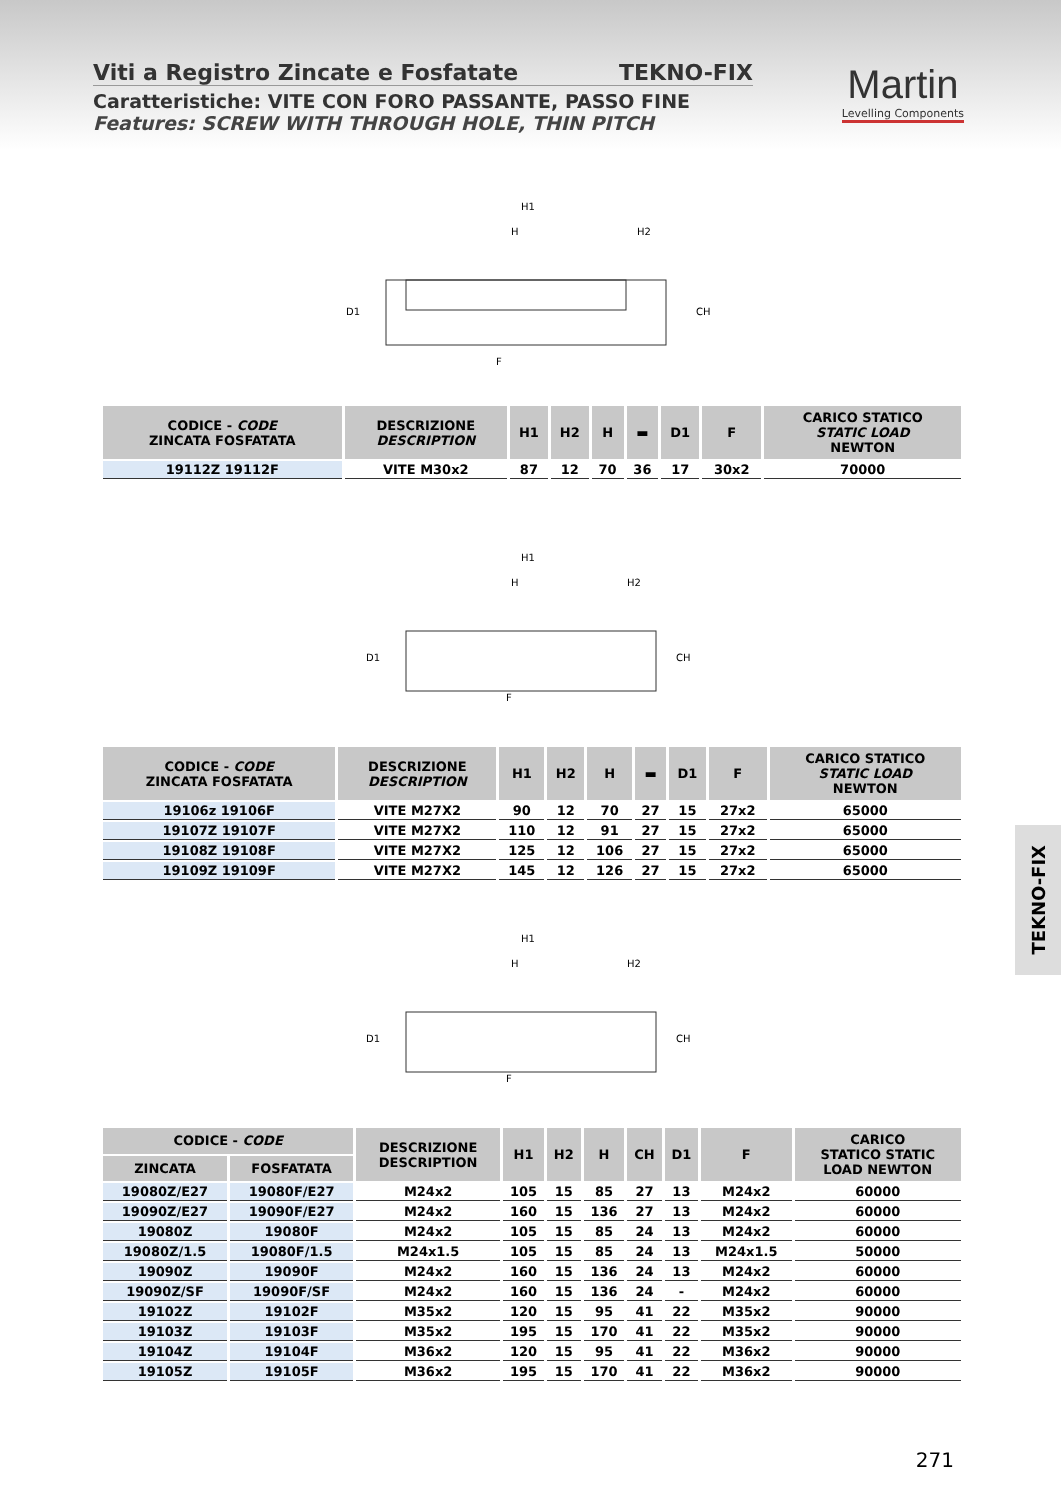Viti a Registro Zincate e Fosfatate TEKNO-FIX
Caratteristiche: VITE CON FORO PASSANTE, PASSO FINE
Features: SCREW WITH THROUGH HOLE, THIN PITCH
Martin
Levelling Components
H1
H
H2
D1
CH
F
| CODICE - CODE ZINCATA FOSFATATA | DESCRIZIONE DESCRIPTION | H1 | H2 | H | ▬ | D1 | F | CARICO STATICO STATIC LOAD NEWTON |
| --- | --- | --- | --- | --- | --- | --- | --- | --- |
| 19112Z 19112F | VITE M30x2 | 87 | 12 | 70 | 36 | 17 | 30x2 | 70000 |
H1
H
H2
D1
CH
F
| CODICE - CODE ZINCATA FOSFATATA | DESCRIZIONE DESCRIPTION | H1 | H2 | H | ▬ | D1 | F | CARICO STATICO STATIC LOAD NEWTON |
| --- | --- | --- | --- | --- | --- | --- | --- | --- |
| 19106z 19106F | VITE M27X2 | 90 | 12 | 70 | 27 | 15 | 27x2 | 65000 |
| 19107Z 19107F | VITE M27X2 | 110 | 12 | 91 | 27 | 15 | 27x2 | 65000 |
| 19108Z 19108F | VITE M27X2 | 125 | 12 | 106 | 27 | 15 | 27x2 | 65000 |
| 19109Z 19109F | VITE M27X2 | 145 | 12 | 126 | 27 | 15 | 27x2 | 65000 |
H1
H
H2
D1
CH
F
| CODICE - CODE | | DESCRIZIONE DESCRIPTION | H1 | H2 | H | CH | D1 | F | CARICO STATICO STATIC LOAD NEWTON |
| --- | --- | --- | --- | --- | --- | --- | --- | --- | --- |
| ZINCATA | FOSFATATA | | | | | | | | |
| 19080Z/E27 | 19080F/E27 | M24x2 | 105 | 15 | 85 | 27 | 13 | M24x2 | 60000 |
| 19090Z/E27 | 19090F/E27 | M24x2 | 160 | 15 | 136 | 27 | 13 | M24x2 | 60000 |
| 19080Z | 19080F | M24x2 | 105 | 15 | 85 | 24 | 13 | M24x2 | 60000 |
| 19080Z/1.5 | 19080F/1.5 | M24x1.5 | 105 | 15 | 85 | 24 | 13 | M24x1.5 | 50000 |
| 19090Z | 19090F | M24x2 | 160 | 15 | 136 | 24 | 13 | M24x2 | 60000 |
| 19090Z/SF | 19090F/SF | M24x2 | 160 | 15 | 136 | 24 | - | M24x2 | 60000 |
| 19102Z | 19102F | M35x2 | 120 | 15 | 95 | 41 | 22 | M35x2 | 90000 |
| 19103Z | 19103F | M35x2 | 195 | 15 | 170 | 41 | 22 | M35x2 | 90000 |
| 19104Z | 19104F | M36x2 | 120 | 15 | 95 | 41 | 22 | M36x2 | 90000 |
| 19105Z | 19105F | M36x2 | 195 | 15 | 170 | 41 | 22 | M36x2 | 90000 |
TEKNO-FIX
271